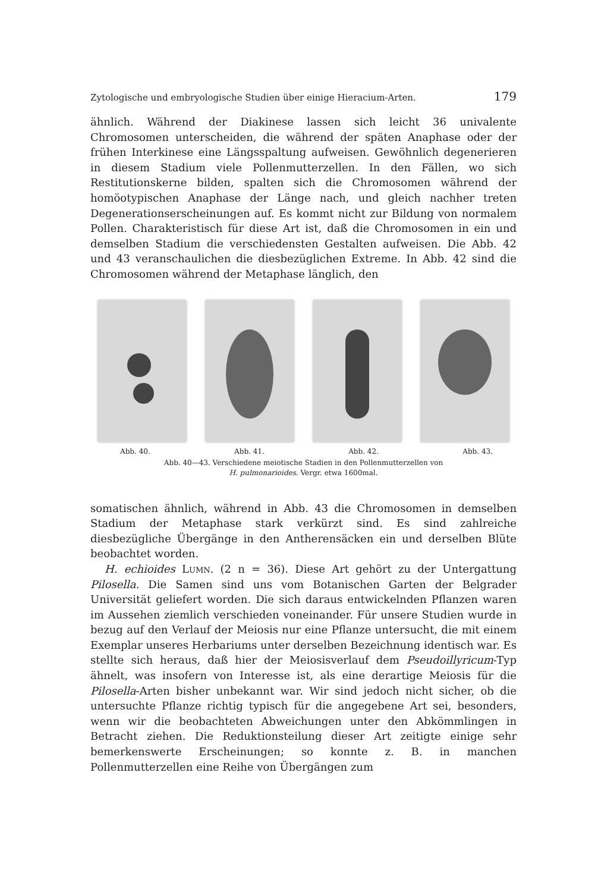Zytologische und embryologische Studien über einige Hieracium-Arten. 179
ähnlich. Während der Diakinese lassen sich leicht 36 univalente Chromosomen unterscheiden, die während der späten Anaphase oder der frühen Interkinese eine Längsspaltung aufweisen. Gewöhnlich degenerieren in diesem Stadium viele Pollenmutterzellen. In den Fällen, wo sich Restitutionskerne bilden, spalten sich die Chromosomen während der homöotypischen Anaphase der Länge nach, und gleich nachher treten Degenerationserscheinungen auf. Es kommt nicht zur Bildung von normalem Pollen. Charakteristisch für diese Art ist, daß die Chromosomen in ein und demselben Stadium die verschiedensten Gestalten aufweisen. Die Abb. 42 und 43 veranschaulichen die diesbezüglichen Extreme. In Abb. 42 sind die Chromosomen während der Metaphase länglich, den
Abb. 40. Abb. 41. Abb. 42. Abb. 43.
Abb. 40—43. Verschiedene meiotische Stadien in den Pollenmutterzellen von
H. pulmonarioides. Vergr. etwa 1600mal.
somatischen ähnlich, während in Abb. 43 die Chromosomen in demselben Stadium der Metaphase stark verkürzt sind. Es sind zahlreiche diesbezügliche Übergänge in den Antherensäcken ein und derselben Blüte beobachtet worden.
H. echioides Lumn. (2 n = 36). Diese Art gehört zu der Untergattung Pilosella. Die Samen sind uns vom Botanischen Garten der Belgrader Universität geliefert worden. Die sich daraus entwickelnden Pflanzen waren im Aussehen ziemlich verschieden voneinander. Für unsere Studien wurde in bezug auf den Verlauf der Meiosis nur eine Pflanze untersucht, die mit einem Exemplar unseres Herbariums unter derselben Bezeichnung identisch war. Es stellte sich heraus, daß hier der Meiosisverlauf dem Pseudoillyricum-Typ ähnelt, was insofern von Interesse ist, als eine derartige Meiosis für die Pilosella-Arten bisher unbekannt war. Wir sind jedoch nicht sicher, ob die untersuchte Pflanze richtig typisch für die angegebene Art sei, besonders, wenn wir die beobachteten Abweichungen unter den Abkömmlingen in Betracht ziehen. Die Reduktionsteilung dieser Art zeitigte einige sehr bemerkenswerte Erscheinungen; so konnte z. B. in manchen Pollenmutterzellen eine Reihe von Übergängen zum